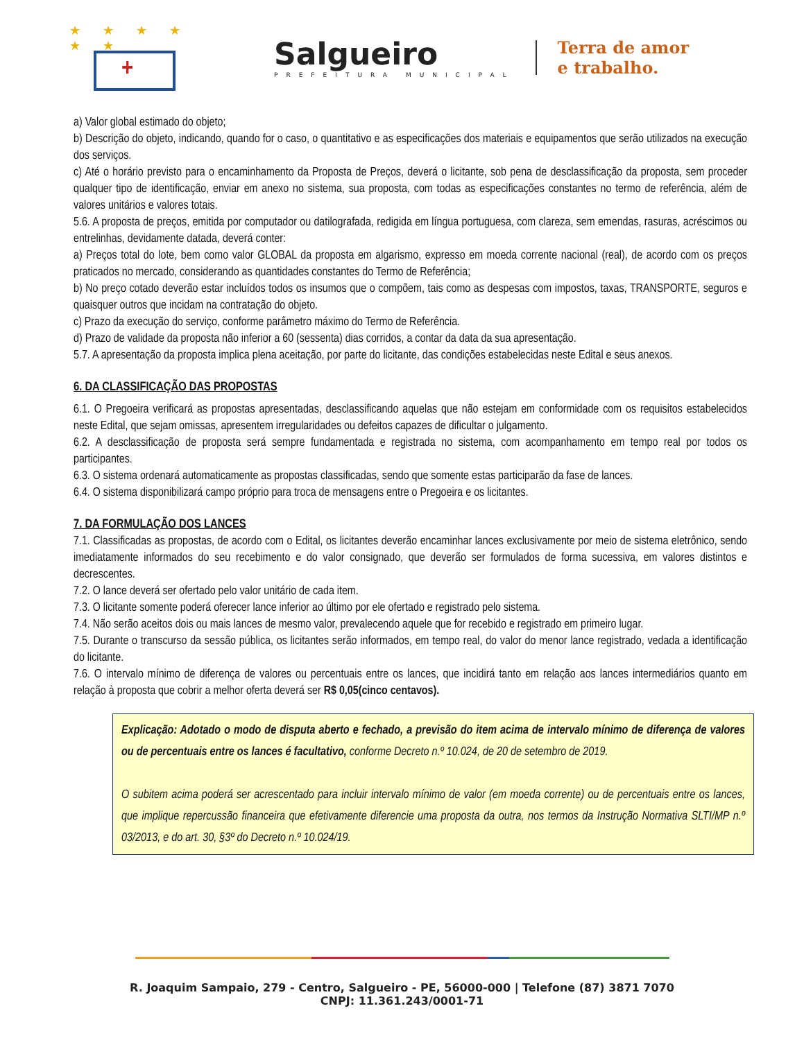★ ★ ★ ★ ★ ★
+
Salgueiro
PREFEITURA MUNICIPAL
Terra de amor
e trabalho.
a) Valor global estimado do objeto;
b) Descrição do objeto, indicando, quando for o caso, o quantitativo e as especificações dos materiais e equipamentos que serão utilizados na execução dos serviços.
c) Até o horário previsto para o encaminhamento da Proposta de Preços, deverá o licitante, sob pena de desclassificação da proposta, sem proceder qualquer tipo de identificação, enviar em anexo no sistema, sua proposta, com todas as especificações constantes no termo de referência, além de valores unitários e valores totais.
5.6. A proposta de preços, emitida por computador ou datilografada, redigida em língua portuguesa, com clareza, sem emendas, rasuras, acréscimos ou entrelinhas, devidamente datada, deverá conter:
a) Preços total do lote, bem como valor GLOBAL da proposta em algarismo, expresso em moeda corrente nacional (real), de acordo com os preços praticados no mercado, considerando as quantidades constantes do Termo de Referência;
b) No preço cotado deverão estar incluídos todos os insumos que o compõem, tais como as despesas com impostos, taxas, TRANSPORTE, seguros e quaisquer outros que incidam na contratação do objeto.
c) Prazo da execução do serviço, conforme parâmetro máximo do Termo de Referência.
d) Prazo de validade da proposta não inferior a 60 (sessenta) dias corridos, a contar da data da sua apresentação.
5.7. A apresentação da proposta implica plena aceitação, por parte do licitante, das condições estabelecidas neste Edital e seus anexos.
6. DA CLASSIFICAÇÃO DAS PROPOSTAS
6.1. O Pregoeira verificará as propostas apresentadas, desclassificando aquelas que não estejam em conformidade com os requisitos estabelecidos neste Edital, que sejam omissas, apresentem irregularidades ou defeitos capazes de dificultar o julgamento.
6.2. A desclassificação de proposta será sempre fundamentada e registrada no sistema, com acompanhamento em tempo real por todos os participantes.
6.3. O sistema ordenará automaticamente as propostas classificadas, sendo que somente estas participarão da fase de lances.
6.4. O sistema disponibilizará campo próprio para troca de mensagens entre o Pregoeira e os licitantes.
7. DA FORMULAÇÃO DOS LANCES
7.1. Classificadas as propostas, de acordo com o Edital, os licitantes deverão encaminhar lances exclusivamente por meio de sistema eletrônico, sendo imediatamente informados do seu recebimento e do valor consignado, que deverão ser formulados de forma sucessiva, em valores distintos e decrescentes.
7.2. O lance deverá ser ofertado pelo valor unitário de cada item.
7.3. O licitante somente poderá oferecer lance inferior ao último por ele ofertado e registrado pelo sistema.
7.4. Não serão aceitos dois ou mais lances de mesmo valor, prevalecendo aquele que for recebido e registrado em primeiro lugar.
7.5. Durante o transcurso da sessão pública, os licitantes serão informados, em tempo real, do valor do menor lance registrado, vedada a identificação do licitante.
7.6. O intervalo mínimo de diferença de valores ou percentuais entre os lances, que incidirá tanto em relação aos lances intermediários quanto em relação à proposta que cobrir a melhor oferta deverá ser R$ 0,05(cinco centavos).
Explicação: Adotado o modo de disputa aberto e fechado, a previsão do item acima de intervalo mínimo de diferença de valores ou de percentuais entre os lances é facultativo, conforme Decreto n.º 10.024, de 20 de setembro de 2019.
O subitem acima poderá ser acrescentado para incluir intervalo mínimo de valor (em moeda corrente) ou de percentuais entre os lances, que implique repercussão financeira que efetivamente diferencie uma proposta da outra, nos termos da Instrução Normativa SLTI/MP n.º 03/2013, e do art. 30, §3º do Decreto n.º 10.024/19.
R. Joaquim Sampaio, 279 - Centro, Salgueiro - PE, 56000-000 | Telefone (87) 3871 7070
CNPJ: 11.361.243/0001-71